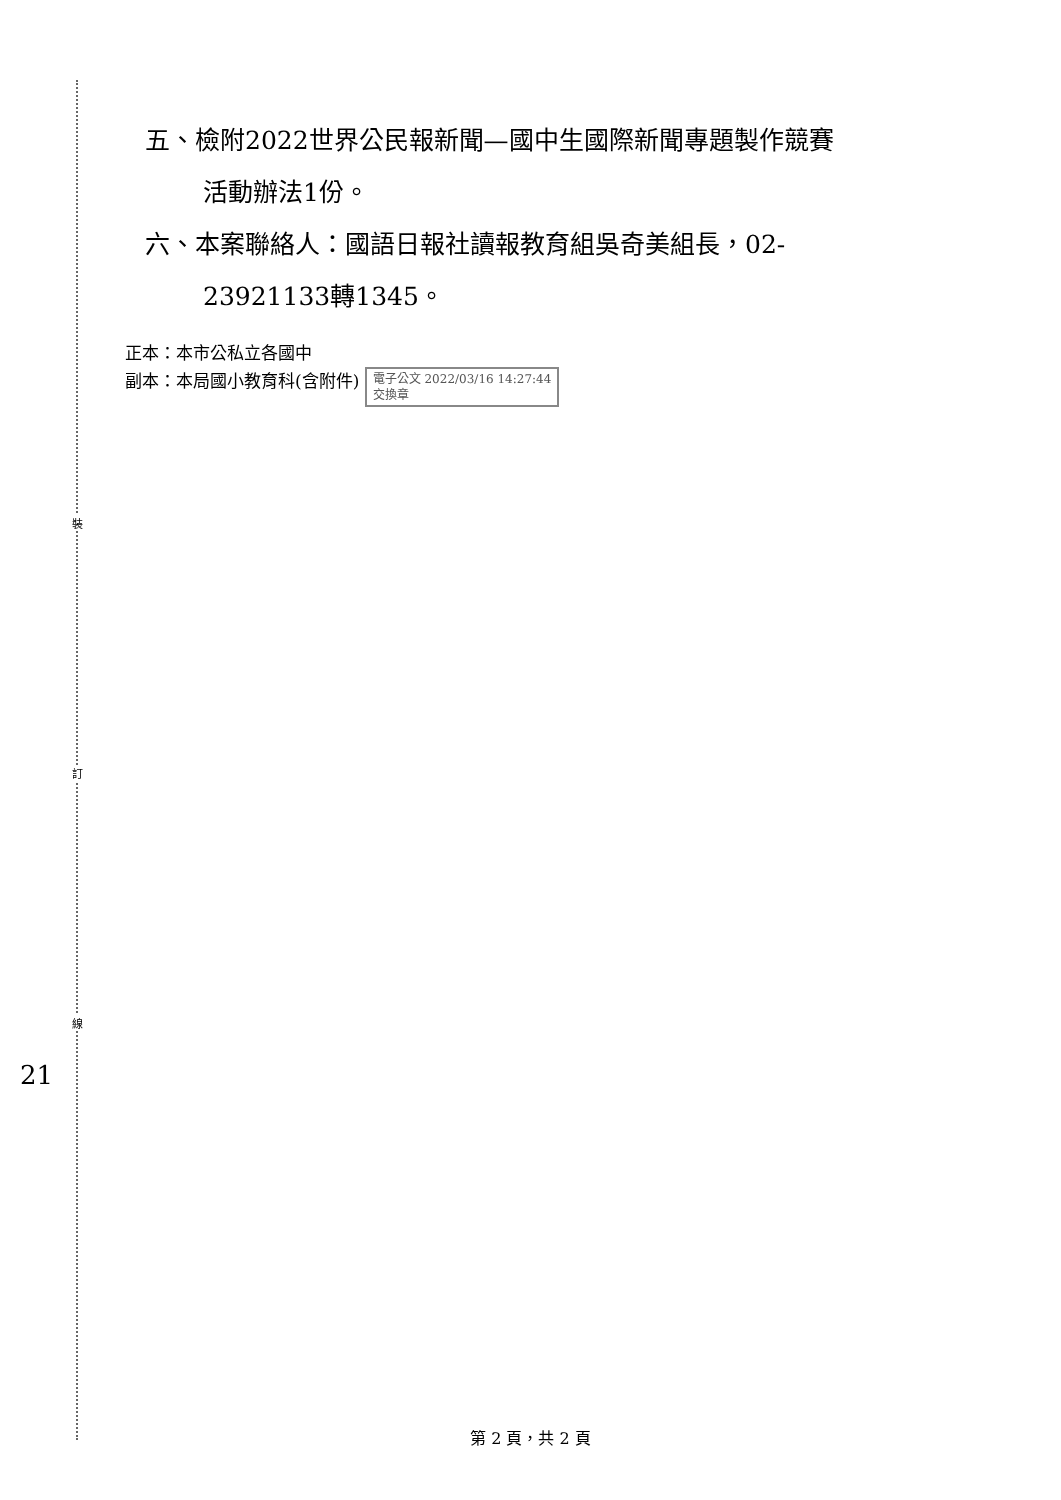裝
訂
線
五、檢附2022世界公民報新聞—國中生國際新聞專題製作競賽
活動辦法1份。
六、本案聯絡人：國語日報社讀報教育組吳奇美組長，02-
23921133轉1345。
正本：本市公私立各國中
副本：本局國小教育科(含附件) 電子公文 2022/03/16 14:27:44
交換章
21
第 2 頁，共 2 頁